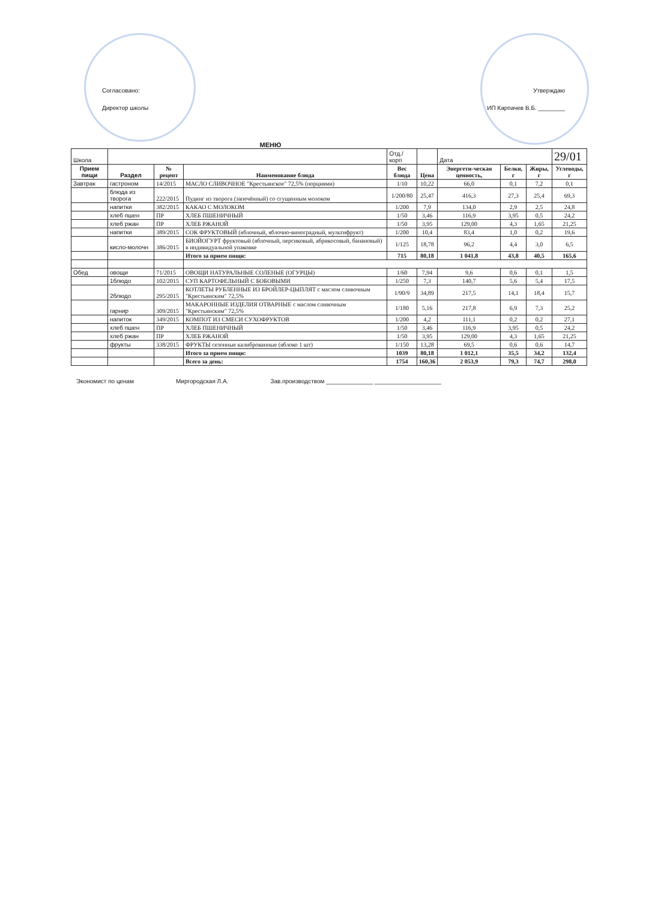Согласовано:
Директор школы
Утверждаю
ИП Карпачев В.Б. ________
МЕНЮ
| Школа | | | | Отд./корп | | Дата | | | 29/01 |
| Прием пищи | Раздел | № рецепт | Наименование блюда | Вес блюда | Цена | Энергети-ческая ценность, | Белки, г | Жиры, г | Углеводы, г |
| Завтрак | гастроном | 14/2015 | МАСЛО СЛИВОЧНОЕ "Крестьянское" 72,5% (порциями) | 1/10 | 10,22 | 66,0 | 0,1 | 7,2 | 0,1 |
| | блюда из творога | 222/2015 | Пудинг из творога (запечённый) со сгущенным молоком | 1/200/80 | 25,47 | 416,3 | 27,3 | 25,4 | 69,3 |
| | напитки | 382/2015 | КАКАО С МОЛОКОМ | 1/200 | 7,9 | 134,0 | 2,9 | 2,5 | 24,8 |
| | хлеб пшен | ПР | ХЛЕБ ПШЕНИЧНЫЙ | 1/50 | 3,46 | 116,9 | 3,95 | 0,5 | 24,2 |
| | хлеб ржан | ПР | ХЛЕБ РЖАНОЙ | 1/50 | 3,95 | 129,00 | 4,3 | 1,65 | 21,25 |
| | напитки | 389/2015 | СОК ФРУКТОВЫЙ (яблочный, яблочно-виноградный, мультифрукт) | 1/200 | 10,4 | 83,4 | 1,0 | 0,2 | 19,6 |
| | кисло-молочн | 386/2015 | БИОЙОГУРТ фруктовый (яблочный, персиковый, абрикосовый, банановый) в индивидуальной упаковке | 1/125 | 18,78 | 96,2 | 4,4 | 3,0 | 6,5 |
| | | | Итого за прием пищи: | 715 | 80,18 | 1 041,8 | 43,8 | 40,5 | 165,6 |
| Обед | овощи | 71/2015 | ОВОЩИ НАТУРАЛЬНЫЕ СОЛЕНЫЕ (ОГУРЦЫ) | 1/60 | 7,94 | 9,6 | 0,6 | 0,1 | 1,5 |
| | 1блюдо | 102/2015 | СУП КАРТОФЕЛЬНЫЙ С БОБОВЫМИ | 1/250 | 7,3 | 140,7 | 5,6 | 5,4 | 17,5 |
| | 2блюдо | 295/2015 | КОТЛЕТЫ РУБЛЕННЫЕ ИЗ БРОЙЛЕР-ЦЫПЛЯТ с маслом сливочным "Крестьянским" 72,5% | 1/90/9 | 34,89 | 217,5 | 14,1 | 18,4 | 15,7 |
| | гарнир | 309/2015 | МАКАРОННЫЕ ИЗДЕЛИЯ ОТВАРНЫЕ с маслом сливочным "Крестьянским" 72,5% | 1/180 | 5,16 | 217,8 | 6,9 | 7,3 | 25,2 |
| | напиток | 349/2015 | КОМПОТ ИЗ СМЕСИ СУХОФРУКТОВ | 1/200 | 4,2 | 111,1 | 0,2 | 0,2 | 27,1 |
| | хлеб пшен | ПР | ХЛЕБ ПШЕНИЧНЫЙ | 1/50 | 3,46 | 116,9 | 3,95 | 0,5 | 24,2 |
| | хлеб ржан | ПР | ХЛЕБ РЖАНОЙ | 1/50 | 3,95 | 129,00 | 4,3 | 1,65 | 21,25 |
| | фрукты | 338/2015 | ФРУКТЫ сезонные калиброванные (яблоко 1 шт) | 1/150 | 13,28 | 69,5 | 0,6 | 0,6 | 14,7 |
| | | | Итого за прием пищи: | 1039 | 80,18 | 1 012,1 | 35,5 | 34,2 | 132,4 |
| | | | Всего за день: | 1754 | 160,36 | 2 053,9 | 79,3 | 74,7 | 298,0 |
Экономист по ценам Миргородская Л.А. Зав.производством ______________ ____________________